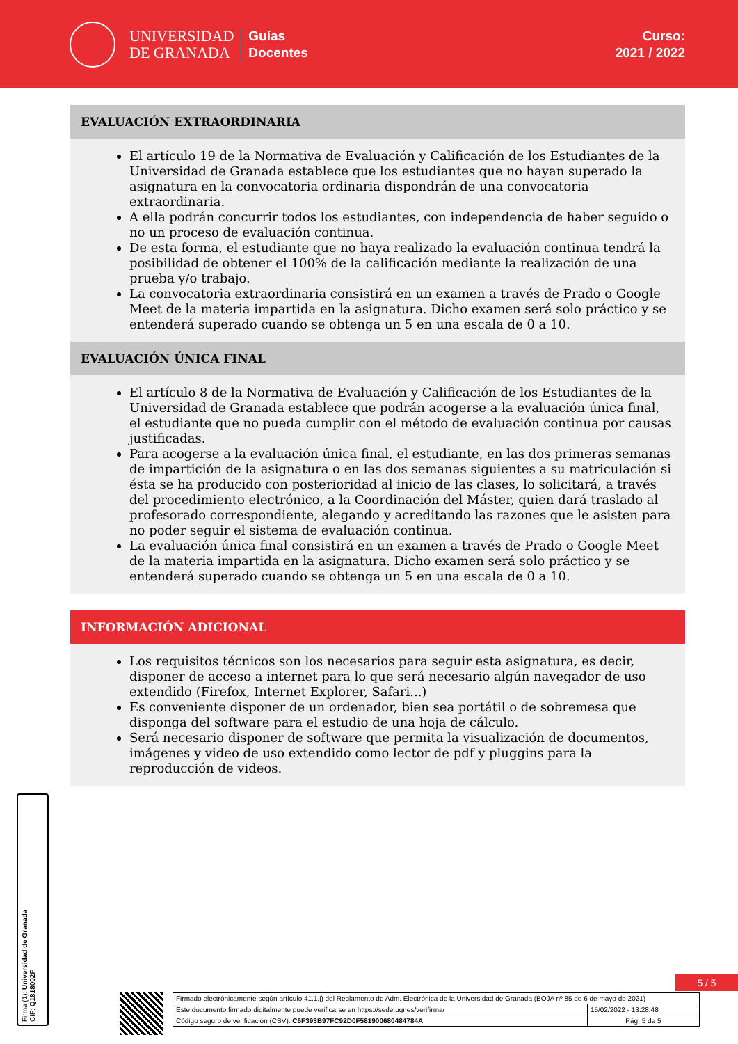UNIVERSIDAD
DE GRANADA
Guías
Docentes
Curso:
2021 / 2022
EVALUACIÓN EXTRAORDINARIA
El artículo 19 de la Normativa de Evaluación y Calificación de los Estudiantes de la Universidad de Granada establece que los estudiantes que no hayan superado la asignatura en la convocatoria ordinaria dispondrán de una convocatoria extraordinaria.
A ella podrán concurrir todos los estudiantes, con independencia de haber seguido o no un proceso de evaluación continua.
De esta forma, el estudiante que no haya realizado la evaluación continua tendrá la posibilidad de obtener el 100% de la calificación mediante la realización de una prueba y/o trabajo.
La convocatoria extraordinaria consistirá en un examen a través de Prado o Google Meet de la materia impartida en la asignatura. Dicho examen será solo práctico y se entenderá superado cuando se obtenga un 5 en una escala de 0 a 10.
EVALUACIÓN ÚNICA FINAL
El artículo 8 de la Normativa de Evaluación y Calificación de los Estudiantes de la Universidad de Granada establece que podrán acogerse a la evaluación única final, el estudiante que no pueda cumplir con el método de evaluación continua por causas justificadas.
Para acogerse a la evaluación única final, el estudiante, en las dos primeras semanas de impartición de la asignatura o en las dos semanas siguientes a su matriculación si ésta se ha producido con posterioridad al inicio de las clases, lo solicitará, a través del procedimiento electrónico, a la Coordinación del Máster, quien dará traslado al profesorado correspondiente, alegando y acreditando las razones que le asisten para no poder seguir el sistema de evaluación continua.
La evaluación única final consistirá en un examen a través de Prado o Google Meet de la materia impartida en la asignatura. Dicho examen será solo práctico y se entenderá superado cuando se obtenga un 5 en una escala de 0 a 10.
INFORMACIÓN ADICIONAL
Los requisitos técnicos son los necesarios para seguir esta asignatura, es decir, disponer de acceso a internet para lo que será necesario algún navegador de uso extendido (Firefox, Internet Explorer, Safari...)
Es conveniente disponer de un ordenador, bien sea portátil o de sobremesa que disponga del software para el estudio de una hoja de cálculo.
Será necesario disponer de software que permita la visualización de documentos, imágenes y video de uso extendido como lector de pdf y pluggins para la reproducción de videos.
Firma (1): Universidad de Granada
CIF: Q1818002F
5 / 5
| Firmado electrónicamente según artículo 41.1.j) del Reglamento de Adm. Electrónica de la Universidad de Granada (BOJA nº 85 de 6 de mayo de 2021) | |
| Este documento firmado digitalmente puede verificarse en https://sede.ugr.es/verifirma/ | 15/02/2022 - 13:28:48 |
| Código seguro de verificación (CSV): C6F393B97FC92D0F581900680484784A | Pág. 5 de 5 |